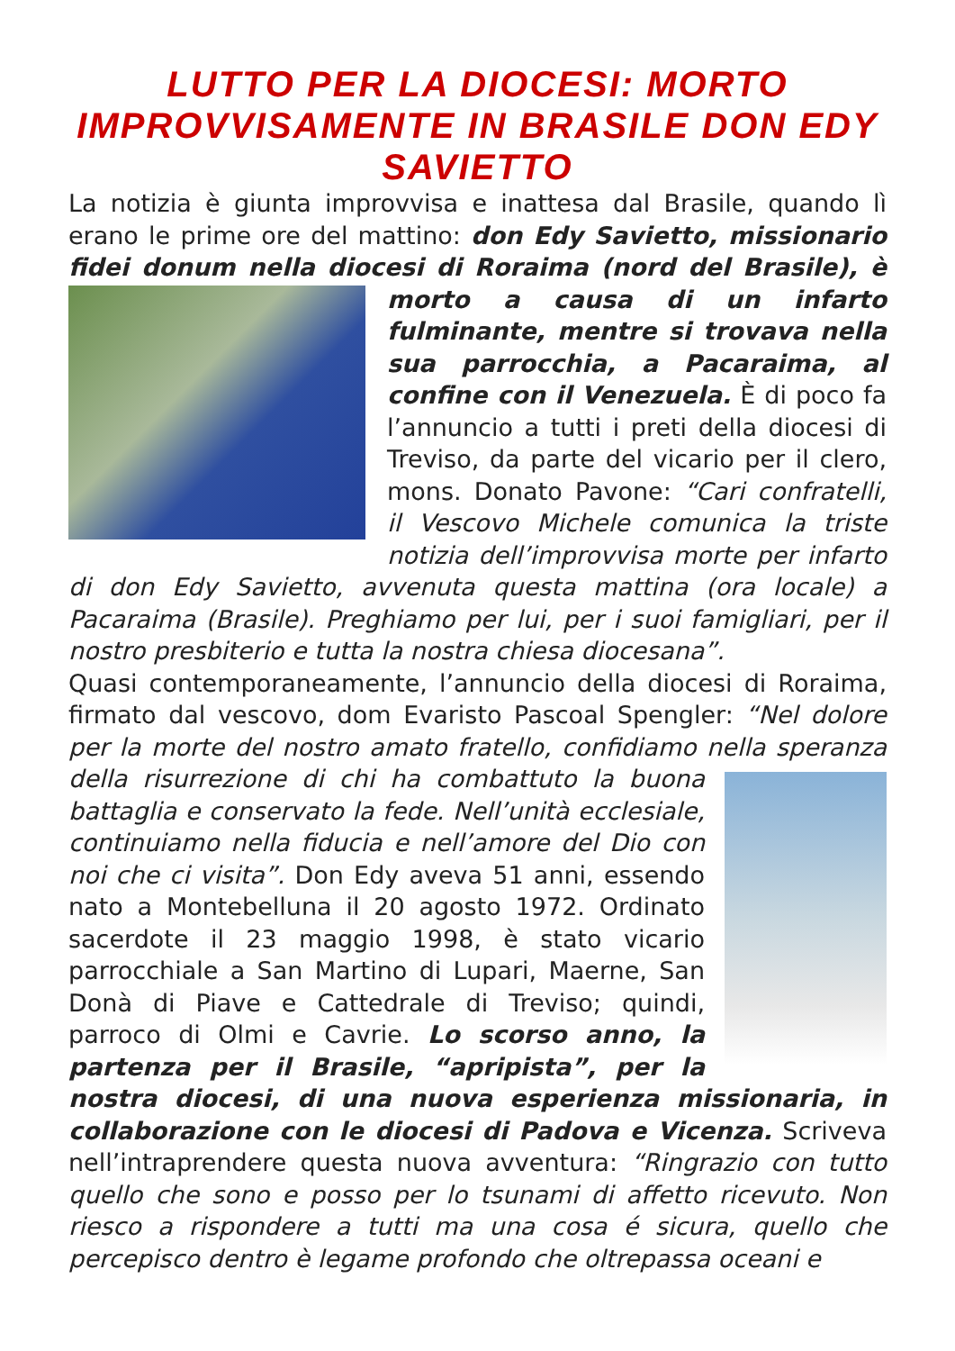LUTTO PER LA DIOCESI: MORTO IMPROVVISAMENTE IN BRASILE DON EDY SAVIETTO
La notizia è giunta improvvisa e inattesa dal Brasile, quando lì erano le prime ore del mattino: don Edy Savietto, missionario fidei donum nella diocesi di Roraima (nord del Brasile), è morto a causa di un infarto fulminante, mentre si trovava nella sua parrocchia, a Pacaraima, al confine con il Venezuela. È di poco fa l’annuncio a tutti i preti della diocesi di Treviso, da parte del vicario per il clero, mons. Donato Pavone: “Cari confratelli, il Vescovo Michele comunica la triste notizia dell’improvvisa morte per infarto di don Edy Savietto, avvenuta questa mattina (ora locale) a Pacaraima (Brasile). Preghiamo per lui, per i suoi famigliari, per il nostro presbiterio e tutta la nostra chiesa diocesana”.
Quasi contemporaneamente, l’annuncio della diocesi di Roraima, firmato dal vescovo, dom Evaristo Pascoal Spengler: “Nel dolore per la morte del nostro amato fratello, confidiamo nella speranza della risurrezione di chi ha combattuto la buona battaglia e conservato la fede. Nell’unità ecclesiale, continuiamo nella fiducia e nell’amore del Dio con noi che ci visita”. Don Edy aveva 51 anni, essendo nato a Montebelluna il 20 agosto 1972. Ordinato sacerdote il 23 maggio 1998, è stato vicario parrocchiale a San Martino di Lupari, Maerne, San Donà di Piave e Cattedrale di Treviso; quindi, parroco di Olmi e Cavrie. Lo scorso anno, la partenza per il Brasile, “apripista”, per la nostra diocesi, di una nuova esperienza missionaria, in collaborazione con le diocesi di Padova e Vicenza. Scriveva nell’intraprendere questa nuova avventura: “Ringrazio con tutto quello che sono e posso per lo tsunami di affetto ricevuto. Non riesco a rispondere a tutti ma una cosa é sicura, quello che percepisco dentro è legame profondo che oltrepassa oceani e